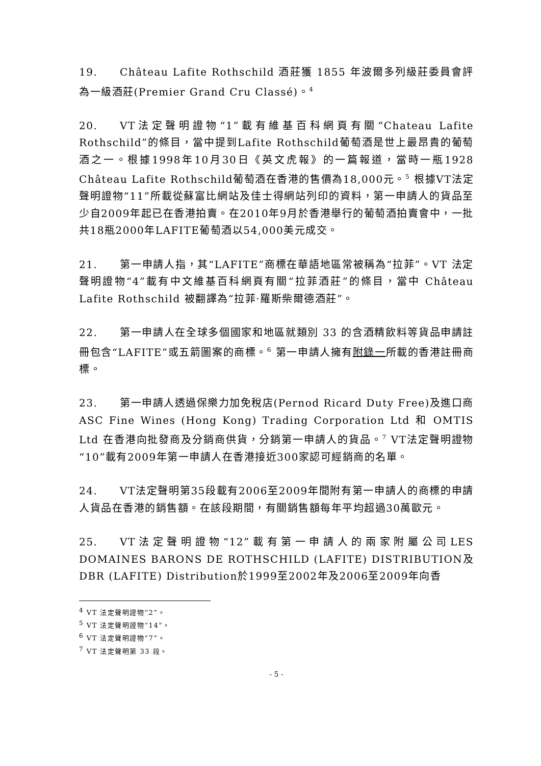19. Château Lafite Rothschild 酒莊獲 1855 年波爾多列級莊委員會評為一級酒莊(Premier Grand Cru Classé)。<sup>4</sup>
20. VT法定聲明證物“1”載有維基百科網頁有關“Chateau Lafite Rothschild”的條目，當中提到Lafite Rothschild葡萄酒是世上最昂貴的葡萄酒之一。根據1998年10月30日《英文虎報》的一篇報道，當時一瓶1928 Château Lafite Rothschild葡萄酒在香港的售價為18,000元。<sup>5</sup> 根據VT法定聲明證物“11”所載從蘇富比網站及佳士得網站列印的資料，第一申請人的貨品至少自2009年起已在香港拍賣。在2010年9月於香港舉行的葡萄酒拍賣會中，一批共18瓶2000年LAFITE葡萄酒以54,000美元成交。
21. 第一申請人指，其“LAFITE”商標在華語地區常被稱為“拉菲”。VT 法定聲明證物“4”載有中文維基百科網頁有關“拉菲酒莊”的條目，當中 Château Lafite Rothschild 被翻譯為“拉菲·羅斯柴爾德酒莊”。
22. 第一申請人在全球多個國家和地區就類別 33 的含酒精飲料等貨品申請註冊包含“LAFITE”或五箭圖案的商標。<sup>6</sup> 第一申請人擁有附錄一所載的香港註冊商標。
23. 第一申請人透過保樂力加免稅店(Pernod Ricard Duty Free)及進口商 ASC Fine Wines (Hong Kong) Trading Corporation Ltd 和 OMTIS Ltd 在香港向批發商及分銷商供貨，分銷第一申請人的貨品。<sup>7</sup> VT法定聲明證物“10”載有2009年第一申請人在香港接近300家認可經銷商的名單。
24. VT法定聲明第35段載有2006至2009年間附有第一申請人的商標的申請人貨品在香港的銷售額。在該段期間，有關銷售額每年平均超過30萬歐元。
25. VT法定聲明證物“12”載有第一申請人的兩家附屬公司LES DOMAINES BARONS DE ROTHSCHILD (LAFITE) DISTRIBUTION及DBR (LAFITE) Distribution於1999至2002年及2006至2009年向香
<sup>4</sup> VT 法定聲明證物“2”。
<sup>5</sup> VT 法定聲明證物“14”。
<sup>6</sup> VT 法定聲明證物“7”。
<sup>7</sup> VT 法定聲明第 33 段。
- 5 -